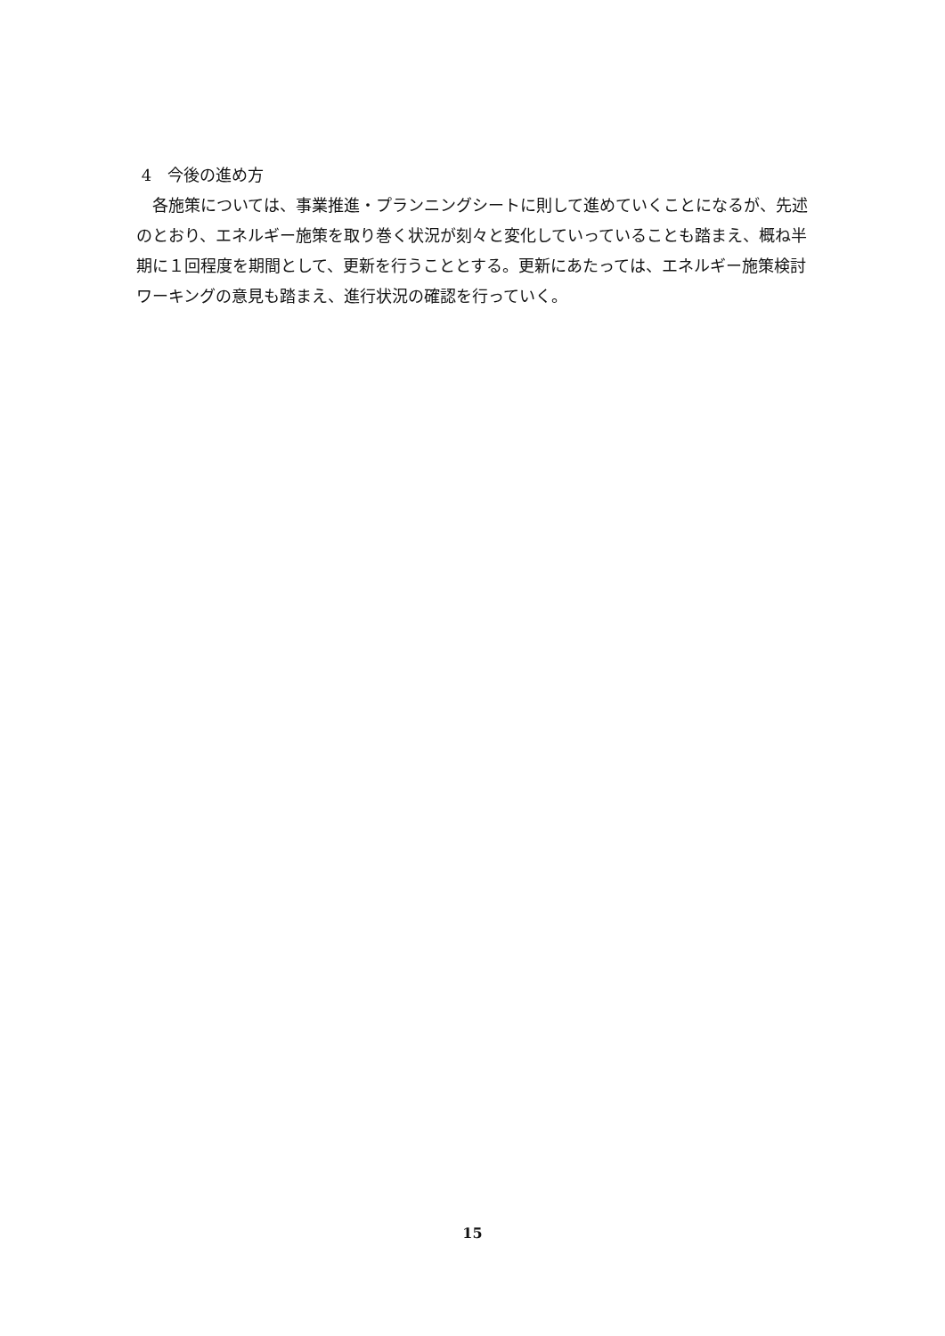4　今後の進め方
　各施策については、事業推進・プランニングシートに則して進めていくことになるが、先述のとおり、エネルギー施策を取り巻く状況が刻々と変化していっていることも踏まえ、概ね半期に１回程度を期間として、更新を行うこととする。更新にあたっては、エネルギー施策検討ワーキングの意見も踏まえ、進行状況の確認を行っていく。
15